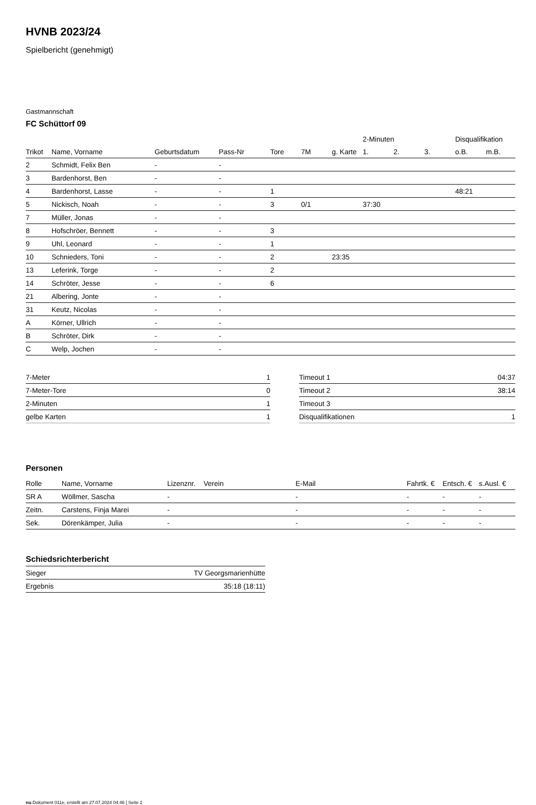HVNB 2023/24
Spielbericht (genehmigt)
Gastmannschaft
FC Schüttorf 09
| | | | | | | | 2-Minuten | | | Disqualifikation | |
| --- | --- | --- | --- | --- | --- | --- | --- | --- | --- | --- | --- |
| Trikot | Name, Vorname | Geburtsdatum | Pass-Nr | Tore | 7M | g. Karte | 1. | 2. | 3. | o.B. | m.B. |
| 2 | Schmidt, Felix Ben | - | - | | | | | | | | |
| 3 | Bardenhorst, Ben | - | - | | | | | | | | |
| 4 | Bardenhorst, Lasse | - | - | 1 | | | | | | 48:21 | |
| 5 | Nickisch, Noah | - | - | 3 | 0/1 | | 37:30 | | | | |
| 7 | Müller, Jonas | - | - | | | | | | | | |
| 8 | Hofschröer, Bennett | - | - | 3 | | | | | | | |
| 9 | Uhl, Leonard | - | - | 1 | | | | | | | |
| 10 | Schnieders, Toni | - | - | 2 | | 23:35 | | | | | |
| 13 | Leferink, Torge | - | - | 2 | | | | | | | |
| 14 | Schröter, Jesse | - | - | 6 | | | | | | | |
| 21 | Albering, Jonte | - | - | | | | | | | | |
| 31 | Keutz, Nicolas | - | - | | | | | | | | |
| A | Körner, Ullrich | - | - | | | | | | | | |
| B | Schröter, Dirk | - | - | | | | | | | | |
| C | Welp, Jochen | - | - | | | | | | | | |
| 7-Meter | 1 |
| 7-Meter-Tore | 0 |
| 2-Minuten | 1 |
| gelbe Karten | 1 |
| Timeout 1 | 04:37 |
| Timeout 2 | 38:14 |
| Timeout 3 | |
| Disqualifikationen | 1 |
Personen
| Rolle | Name, Vorname | Lizenznr. | Verein | E-Mail | Fahrtk. € | Entsch. € | s.Ausl. € |
| --- | --- | --- | --- | --- | --- | --- | --- |
| SR A | Wöllmer, Sascha | - | | - | - | - | - |
| Zeitn. | Carstens, Finja Marei | - | | - | - | - | - |
| Sek. | Dörenkämper, Julia | - | | - | - | - | - |
Schiedsrichterbericht
| Sieger | TV Georgsmarienhütte |
| Ergebnis | 35:18 (18:11) |
nu.Dokument 011e, erstellt am 27.07.2024 04:46 | Seite 2